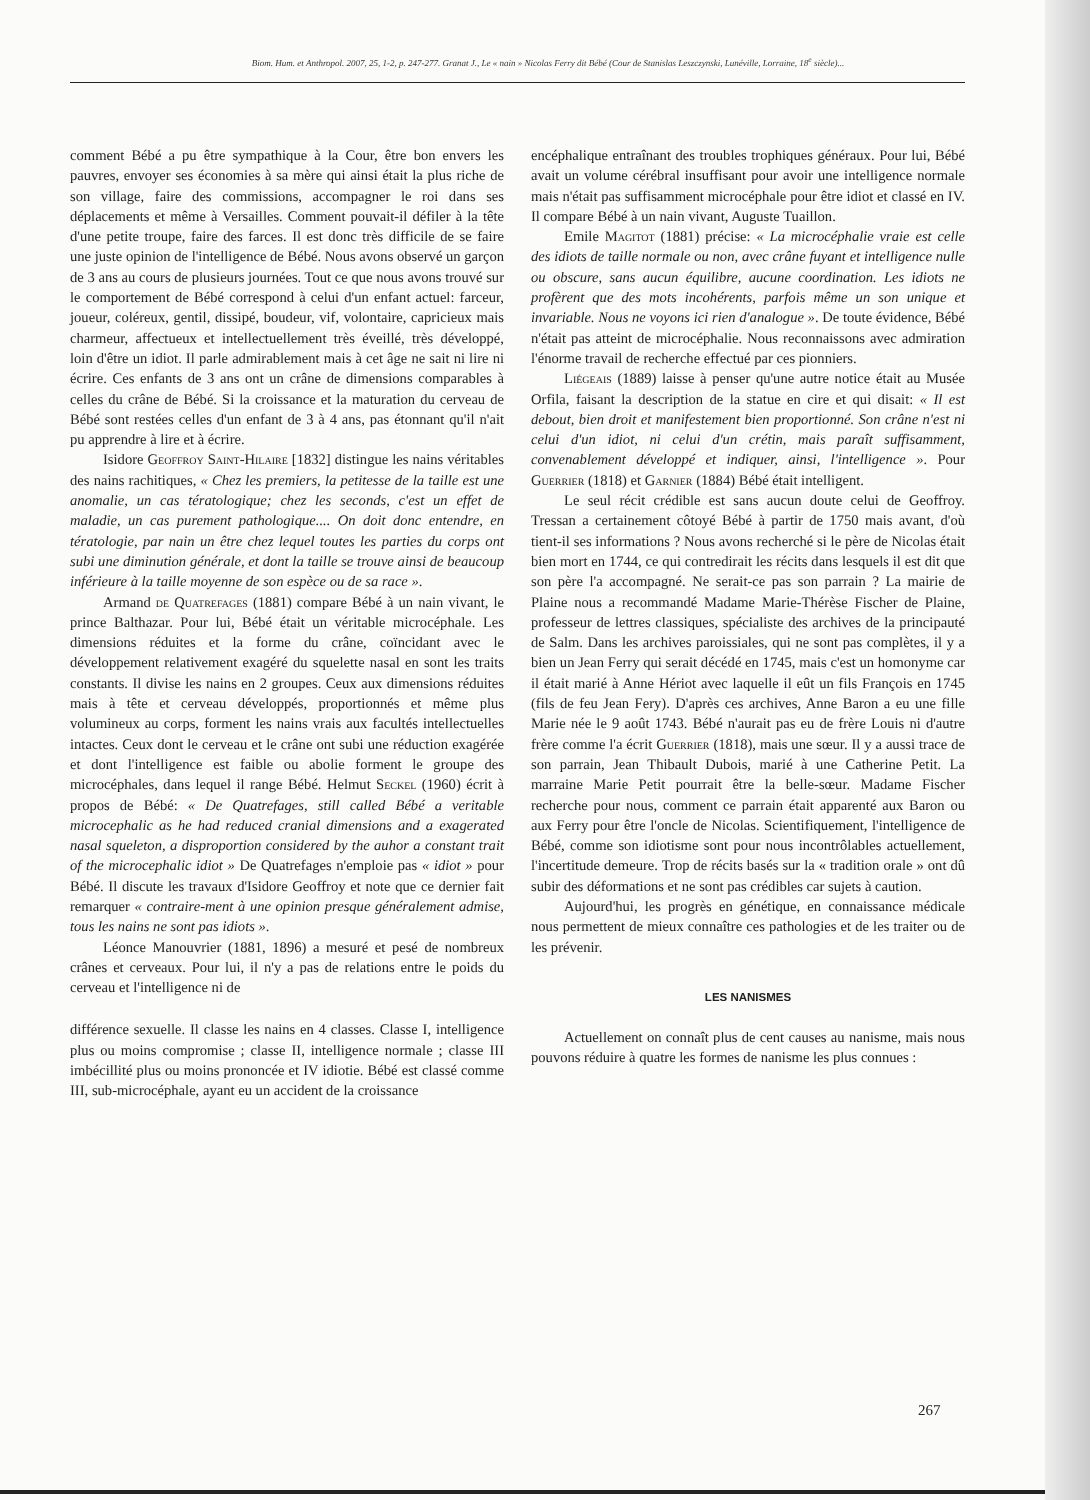Biom. Hum. et Anthropol. 2007, 25, 1-2, p. 247-277. Granat J., Le « nain » Nicolas Ferry dit Bébé (Cour de Stanislas Leszczynski, Lunéville, Lorraine, 18<sup>e</sup> siècle)...
comment Bébé a pu être sympathique à la Cour, être bon envers les pauvres, envoyer ses économies à sa mère qui ainsi était la plus riche de son village, faire des commissions, accompagner le roi dans ses déplacements et même à Versailles. Comment pouvait-il défiler à la tête d'une petite troupe, faire des farces. Il est donc très difficile de se faire une juste opinion de l'intelligence de Bébé. Nous avons observé un garçon de 3 ans au cours de plusieurs journées. Tout ce que nous avons trouvé sur le comportement de Bébé correspond à celui d'un enfant actuel: farceur, joueur, coléreux, gentil, dissipé, boudeur, vif, volontaire, capricieux mais charmeur, affectueux et intellectuellement très éveillé, très développé, loin d'être un idiot. Il parle admirablement mais à cet âge ne sait ni lire ni écrire. Ces enfants de 3 ans ont un crâne de dimensions comparables à celles du crâne de Bébé. Si la croissance et la maturation du cerveau de Bébé sont restées celles d'un enfant de 3 à 4 ans, pas étonnant qu'il n'ait pu apprendre à lire et à écrire.
Isidore Geoffroy Saint-Hilaire [1832] distingue les nains véritables des nains rachitiques, « Chez les premiers, la petitesse de la taille est une anomalie, un cas tératologique; chez les seconds, c'est un effet de maladie, un cas purement pathologique.... On doit donc entendre, en tératologie, par nain un être chez lequel toutes les parties du corps ont subi une diminution générale, et dont la taille se trouve ainsi de beaucoup inférieure à la taille moyenne de son espèce ou de sa race ».
Armand de Quatrefages (1881) compare Bébé à un nain vivant, le prince Balthazar. Pour lui, Bébé était un véritable microcéphale. Les dimensions réduites et la forme du crâne, coïncidant avec le développement relativement exagéré du squelette nasal en sont les traits constants. Il divise les nains en 2 groupes. Ceux aux dimensions réduites mais à tête et cerveau développés, proportionnés et même plus volumineux au corps, forment les nains vrais aux facultés intellectuelles intactes. Ceux dont le cerveau et le crâne ont subi une réduction exagérée et dont l'intelligence est faible ou abolie forment le groupe des microcéphales, dans lequel il range Bébé. Helmut Seckel (1960) écrit à propos de Bébé: « De Quatrefages, still called Bébé a veritable microcephalic as he had reduced cranial dimensions and a exagerated nasal squeleton, a disproportion considered by the auhor a constant trait of the microcephalic idiot » De Quatrefages n'emploie pas « idiot » pour Bébé. Il discute les travaux d'Isidore Geoffroy et note que ce dernier fait remarquer « contraire-ment à une opinion presque généralement admise, tous les nains ne sont pas idiots ».
Léonce Manouvrier (1881, 1896) a mesuré et pesé de nombreux crânes et cerveaux. Pour lui, il n'y a pas de relations entre le poids du cerveau et l'intelligence ni de
différence sexuelle. Il classe les nains en 4 classes. Classe I, intelligence plus ou moins compromise ; classe II, intelligence normale ; classe III imbécillité plus ou moins prononcée et IV idiotie. Bébé est classé comme III, sub-microcéphale, ayant eu un accident de la croissance
encéphalique entraînant des troubles trophiques généraux. Pour lui, Bébé avait un volume cérébral insuffisant pour avoir une intelligence normale mais n'était pas suffisamment microcéphale pour être idiot et classé en IV. Il compare Bébé à un nain vivant, Auguste Tuaillon.
Emile Magitot (1881) précise: « La microcéphalie vraie est celle des idiots de taille normale ou non, avec crâne fuyant et intelligence nulle ou obscure, sans aucun équilibre, aucune coordination. Les idiots ne profèrent que des mots incohérents, parfois même un son unique et invariable. Nous ne voyons ici rien d'analogue ». De toute évidence, Bébé n'était pas atteint de microcéphalie. Nous reconnaissons avec admiration l'énorme travail de recherche effectué par ces pionniers.
Liégeais (1889) laisse à penser qu'une autre notice était au Musée Orfila, faisant la description de la statue en cire et qui disait: « Il est debout, bien droit et manifestement bien proportionné. Son crâne n'est ni celui d'un idiot, ni celui d'un crétin, mais paraît suffisamment, convenablement développé et indiquer, ainsi, l'intelligence ». Pour Guerrier (1818) et Garnier (1884) Bébé était intelligent.
Le seul récit crédible est sans aucun doute celui de Geoffroy. Tressan a certainement côtoyé Bébé à partir de 1750 mais avant, d'où tient-il ses informations ? Nous avons recherché si le père de Nicolas était bien mort en 1744, ce qui contredirait les récits dans lesquels il est dit que son père l'a accompagné. Ne serait-ce pas son parrain ? La mairie de Plaine nous a recommandé Madame Marie-Thérèse Fischer de Plaine, professeur de lettres classiques, spécialiste des archives de la principauté de Salm. Dans les archives paroissiales, qui ne sont pas complètes, il y a bien un Jean Ferry qui serait décédé en 1745, mais c'est un homonyme car il était marié à Anne Hériot avec laquelle il eût un fils François en 1745 (fils de feu Jean Fery). D'après ces archives, Anne Baron a eu une fille Marie née le 9 août 1743. Bébé n'aurait pas eu de frère Louis ni d'autre frère comme l'a écrit Guerrier (1818), mais une sœur. Il y a aussi trace de son parrain, Jean Thibault Dubois, marié à une Catherine Petit. La marraine Marie Petit pourrait être la belle-sœur. Madame Fischer recherche pour nous, comment ce parrain était apparenté aux Baron ou aux Ferry pour être l'oncle de Nicolas. Scientifiquement, l'intelligence de Bébé, comme son idiotisme sont pour nous incontrôlables actuellement, l'incertitude demeure. Trop de récits basés sur la « tradition orale » ont dû subir des déformations et ne sont pas crédibles car sujets à caution.
Aujourd'hui, les progrès en génétique, en connaissance médicale nous permettent de mieux connaître ces pathologies et de les traiter ou de les prévenir.
LES NANISMES
Actuellement on connaît plus de cent causes au nanisme, mais nous pouvons réduire à quatre les formes de nanisme les plus connues :
267